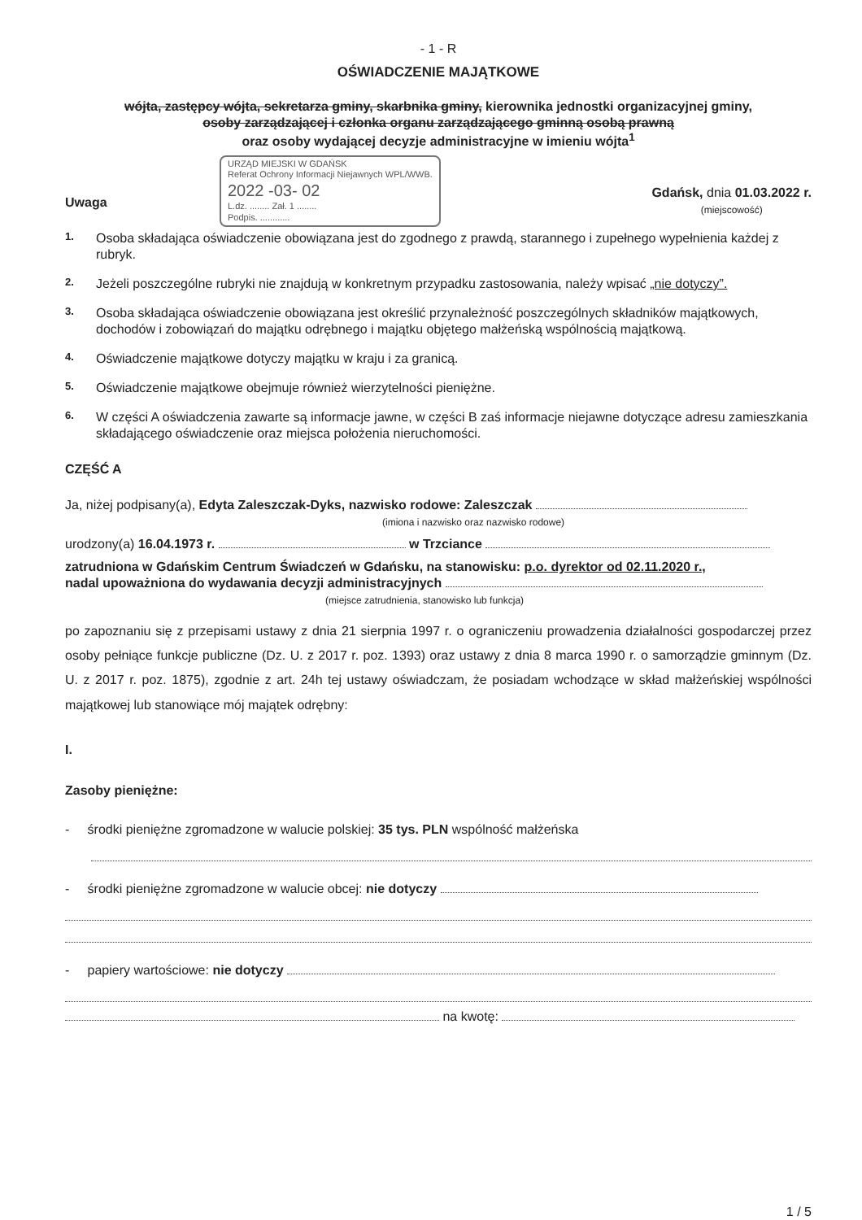- 1 - R
OŚWIADCZENIE MAJĄTKOWE
wójta, zastępcy wójta, sekretarza gminy, skarbnika gminy, kierownika jednostki organizacyjnej gminy,
osoby zarządzającej i członka organu zarządzającego gminną osobą prawną
oraz osoby wydającej decyzje administracyjne w imieniu wójta<sup>1</sup>
URZĄD MIEJSKI W GDAŃSK
Referat Ochrony Informacji Niejawnych WPL/WWB.
2022 -03- 02
L.dz. ........ Zał. 1 ........
Podpis. ............
Gdańsk, dnia 01.03.2022 r.
(miejscowość)
Uwaga
1. Osoba składająca oświadczenie obowiązana jest do zgodnego z prawdą, starannego i zupełnego wypełnienia każdej z rubryk.
2. Jeżeli poszczególne rubryki nie znajdują w konkretnym przypadku zastosowania, należy wpisać „nie dotyczy”.
3. Osoba składająca oświadczenie obowiązana jest określić przynależność poszczególnych składników majątkowych, dochodów i zobowiązań do majątku odrębnego i majątku objętego małżeńską wspólnością majątkową.
4. Oświadczenie majątkowe dotyczy majątku w kraju i za granicą.
5. Oświadczenie majątkowe obejmuje również wierzytelności pieniężne.
6. W części A oświadczenia zawarte są informacje jawne, w części B zaś informacje niejawne dotyczące adresu zamieszkania składającego oświadczenie oraz miejsca położenia nieruchomości.
CZĘŚĆ A
Ja, niżej podpisany(a), Edyta Zaleszczak-Dyks, nazwisko rodowe: Zaleszczak
(imiona i nazwisko oraz nazwisko rodowe)
urodzony(a) 16.04.1973 r. w Trzciance
zatrudniona w Gdańskim Centrum Świadczeń w Gdańsku, na stanowisku: p.o. dyrektor od 02.11.2020 r.,
nadal upoważniona do wydawania decyzji administracyjnych
(miejsce zatrudnienia, stanowisko lub funkcja)
po zapoznaniu się z przepisami ustawy z dnia 21 sierpnia 1997 r. o ograniczeniu prowadzenia działalności gospodarczej przez osoby pełniące funkcje publiczne (Dz. U. z 2017 r. poz. 1393) oraz ustawy z dnia 8 marca 1990 r. o samorządzie gminnym (Dz. U. z 2017 r. poz. 1875), zgodnie z art. 24h tej ustawy oświadczam, że posiadam wchodzące w skład małżeńskiej wspólności majątkowej lub stanowiące mój majątek odrębny:
I.
Zasoby pieniężne:
- środki pieniężne zgromadzone w walucie polskiej: 35 tys. PLN wspólność małżeńska
- środki pieniężne zgromadzone w walucie obcej: nie dotyczy
- papiery wartościowe: nie dotyczy
na kwotę:
1 / 5